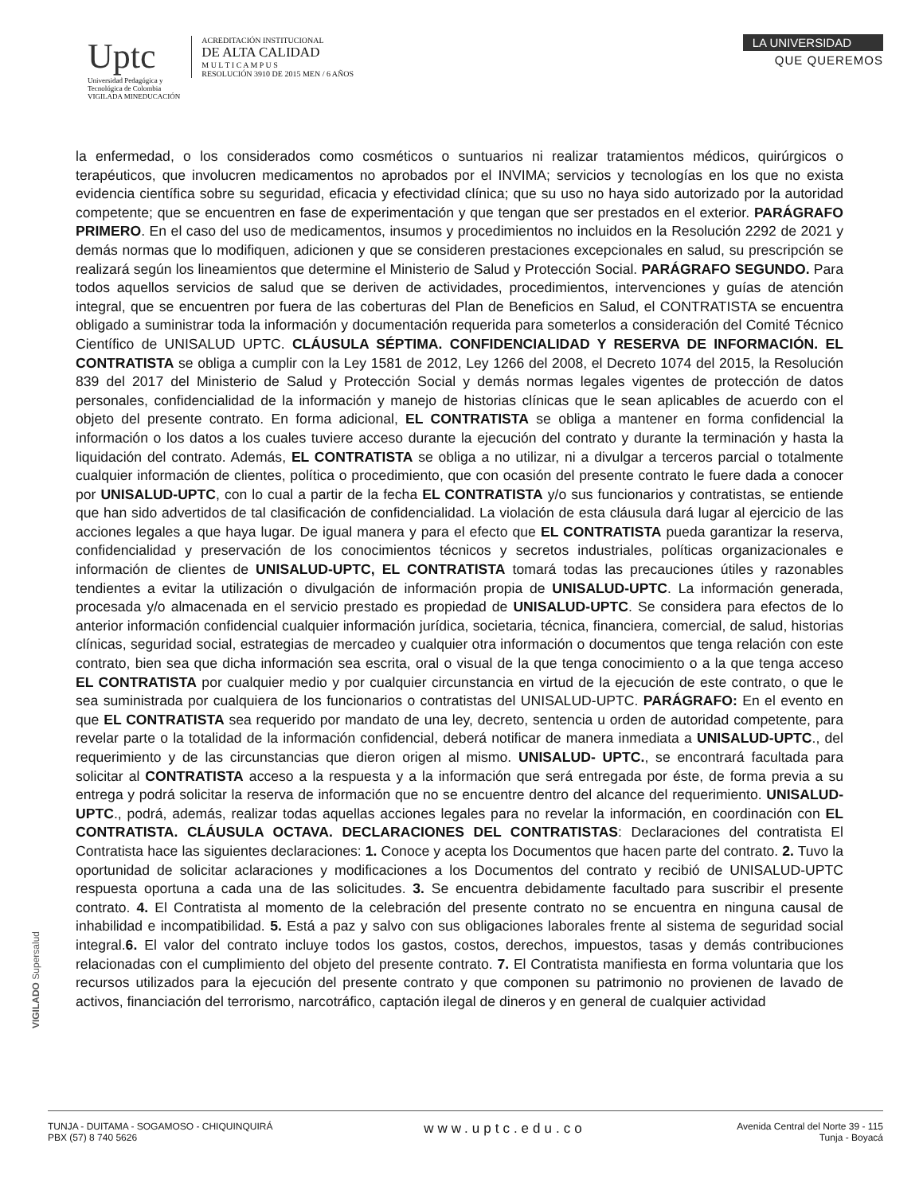Uptc
Universidad Pedagógica y
Tecnológica de Colombia
VIGILADA MINEDUCACIÓN
ACREDITACIÓN INSTITUCIONAL
DE ALTA CALIDAD
M U L T I C A M P U S
RESOLUCIÓN 3910 DE 2015 MEN / 6 AÑOS
LA UNIVERSIDAD
QUE QUEREMOS
la enfermedad, o los considerados como cosméticos o suntuarios ni realizar tratamientos médicos, quirúrgicos o terapéuticos, que involucren medicamentos no aprobados por el INVIMA; servicios y tecnologías en los que no exista evidencia científica sobre su seguridad, eficacia y efectividad clínica; que su uso no haya sido autorizado por la autoridad competente; que se encuentren en fase de experimentación y que tengan que ser prestados en el exterior. PARÁGRAFO PRIMERO. En el caso del uso de medicamentos, insumos y procedimientos no incluidos en la Resolución 2292 de 2021 y demás normas que lo modifiquen, adicionen y que se consideren prestaciones excepcionales en salud, su prescripción se realizará según los lineamientos que determine el Ministerio de Salud y Protección Social. PARÁGRAFO SEGUNDO. Para todos aquellos servicios de salud que se deriven de actividades, procedimientos, intervenciones y guías de atención integral, que se encuentren por fuera de las coberturas del Plan de Beneficios en Salud, el CONTRATISTA se encuentra obligado a suministrar toda la información y documentación requerida para someterlos a consideración del Comité Técnico Científico de UNISALUD UPTC. CLÁUSULA SÉPTIMA. CONFIDENCIALIDAD Y RESERVA DE INFORMACIÓN. EL CONTRATISTA se obliga a cumplir con la Ley 1581 de 2012, Ley 1266 del 2008, el Decreto 1074 del 2015, la Resolución 839 del 2017 del Ministerio de Salud y Protección Social y demás normas legales vigentes de protección de datos personales, confidencialidad de la información y manejo de historias clínicas que le sean aplicables de acuerdo con el objeto del presente contrato. En forma adicional, EL CONTRATISTA se obliga a mantener en forma confidencial la información o los datos a los cuales tuviere acceso durante la ejecución del contrato y durante la terminación y hasta la liquidación del contrato. Además, EL CONTRATISTA se obliga a no utilizar, ni a divulgar a terceros parcial o totalmente cualquier información de clientes, política o procedimiento, que con ocasión del presente contrato le fuere dada a conocer por UNISALUD-UPTC, con lo cual a partir de la fecha EL CONTRATISTA y/o sus funcionarios y contratistas, se entiende que han sido advertidos de tal clasificación de confidencialidad. La violación de esta cláusula dará lugar al ejercicio de las acciones legales a que haya lugar. De igual manera y para el efecto que EL CONTRATISTA pueda garantizar la reserva, confidencialidad y preservación de los conocimientos técnicos y secretos industriales, políticas organizacionales e información de clientes de UNISALUD-UPTC, EL CONTRATISTA tomará todas las precauciones útiles y razonables tendientes a evitar la utilización o divulgación de información propia de UNISALUD-UPTC. La información generada, procesada y/o almacenada en el servicio prestado es propiedad de UNISALUD-UPTC. Se considera para efectos de lo anterior información confidencial cualquier información jurídica, societaria, técnica, financiera, comercial, de salud, historias clínicas, seguridad social, estrategias de mercadeo y cualquier otra información o documentos que tenga relación con este contrato, bien sea que dicha información sea escrita, oral o visual de la que tenga conocimiento o a la que tenga acceso EL CONTRATISTA por cualquier medio y por cualquier circunstancia en virtud de la ejecución de este contrato, o que le sea suministrada por cualquiera de los funcionarios o contratistas del UNISALUD-UPTC. PARÁGRAFO: En el evento en que EL CONTRATISTA sea requerido por mandato de una ley, decreto, sentencia u orden de autoridad competente, para revelar parte o la totalidad de la información confidencial, deberá notificar de manera inmediata a UNISALUD-UPTC., del requerimiento y de las circunstancias que dieron origen al mismo. UNISALUD- UPTC., se encontrará facultada para solicitar al CONTRATISTA acceso a la respuesta y a la información que será entregada por éste, de forma previa a su entrega y podrá solicitar la reserva de información que no se encuentre dentro del alcance del requerimiento. UNISALUD-UPTC., podrá, además, realizar todas aquellas acciones legales para no revelar la información, en coordinación con EL CONTRATISTA. CLÁUSULA OCTAVA. DECLARACIONES DEL CONTRATISTAS: Declaraciones del contratista El Contratista hace las siguientes declaraciones: 1. Conoce y acepta los Documentos que hacen parte del contrato. 2. Tuvo la oportunidad de solicitar aclaraciones y modificaciones a los Documentos del contrato y recibió de UNISALUD-UPTC respuesta oportuna a cada una de las solicitudes. 3. Se encuentra debidamente facultado para suscribir el presente contrato. 4. El Contratista al momento de la celebración del presente contrato no se encuentra en ninguna causal de inhabilidad e incompatibilidad. 5. Está a paz y salvo con sus obligaciones laborales frente al sistema de seguridad social integral.6. El valor del contrato incluye todos los gastos, costos, derechos, impuestos, tasas y demás contribuciones relacionadas con el cumplimiento del objeto del presente contrato. 7. El Contratista manifiesta en forma voluntaria que los recursos utilizados para la ejecución del presente contrato y que componen su patrimonio no provienen de lavado de activos, financiación del terrorismo, narcotráfico, captación ilegal de dineros y en general de cualquier actividad
VIGILADO Supersalud
TUNJA - DUITAMA - SOGAMOSO - CHIQUINQUIRÁ
PBX (57) 8 740 5626
www.uptc.edu.co
Avenida Central del Norte 39 - 115
Tunja - Boyacá